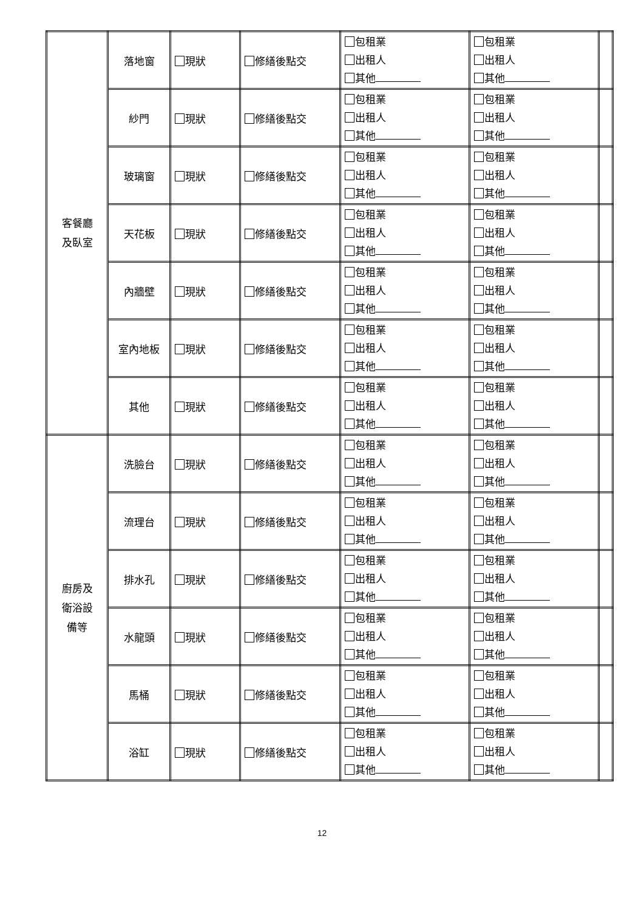| 客餐廳 及臥室 | 落地窗 | 現狀 | 修繕後點交 | 包租業 出租人 其他 | 包租業 出租人 其他 | |
| | 紗門 | 現狀 | 修繕後點交 | 包租業 出租人 其他 | 包租業 出租人 其他 | |
| | 玻璃窗 | 現狀 | 修繕後點交 | 包租業 出租人 其他 | 包租業 出租人 其他 | |
| | 天花板 | 現狀 | 修繕後點交 | 包租業 出租人 其他 | 包租業 出租人 其他 | |
| | 內牆壁 | 現狀 | 修繕後點交 | 包租業 出租人 其他 | 包租業 出租人 其他 | |
| | 室內地板 | 現狀 | 修繕後點交 | 包租業 出租人 其他 | 包租業 出租人 其他 | |
| | 其他 | 現狀 | 修繕後點交 | 包租業 出租人 其他 | 包租業 出租人 其他 | |
| 廚房及 衛浴設 備等 | 洗臉台 | 現狀 | 修繕後點交 | 包租業 出租人 其他 | 包租業 出租人 其他 | |
| | 流理台 | 現狀 | 修繕後點交 | 包租業 出租人 其他 | 包租業 出租人 其他 | |
| | 排水孔 | 現狀 | 修繕後點交 | 包租業 出租人 其他 | 包租業 出租人 其他 | |
| | 水龍頭 | 現狀 | 修繕後點交 | 包租業 出租人 其他 | 包租業 出租人 其他 | |
| | 馬桶 | 現狀 | 修繕後點交 | 包租業 出租人 其他 | 包租業 出租人 其他 | |
| | 浴缸 | 現狀 | 修繕後點交 | 包租業 出租人 其他 | 包租業 出租人 其他 | |
12